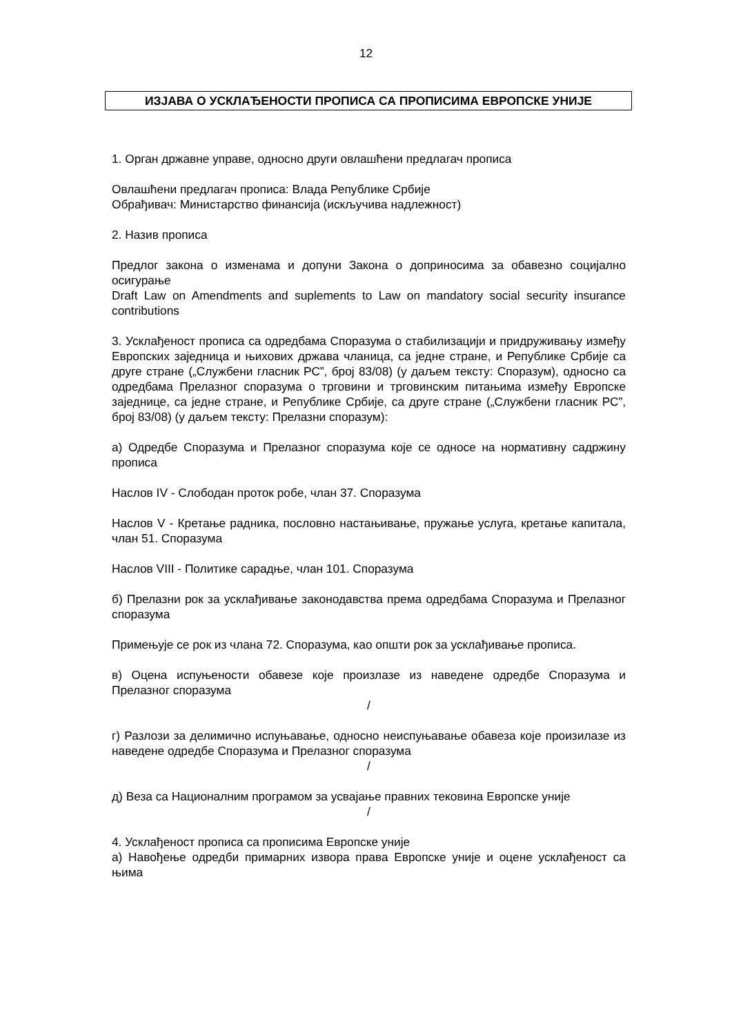12
ИЗЈАВА О УСКЛАЂЕНОСТИ ПРОПИСА СА ПРОПИСИМА ЕВРОПСКЕ УНИЈЕ
1. Орган државне управе, односно други овлашћени предлагач прописа
Овлашћени предлагач прописа: Влада Републике Србије
Обрађивач: Министарство финансија (искључива надлежност)
2. Назив прописа
Предлог закона о изменама и допуни Закона о доприносима за обавезно социјално осигурање
Draft Law on Amendments and suplements to Law on mandatory social security insurance contributions
3. Усклађеност прописа са одредбама Споразума о стабилизацији и придруживању између Европских заједница и њихових држава чланица, са једне стране, и Републике Србије са друге стране („Службени гласник РС”, број 83/08) (у даљем тексту: Споразум), односно са одредбама Прелазног споразума о трговини и трговинским питањима између Европске заједнице, са једне стране, и Републике Србије, са друге стране („Службени гласник РС”, број 83/08) (у даљем тексту: Прелазни споразум):
а) Одредбе Споразума и Прелазног споразума које се односе на нормативну садржину прописа
Наслов IV - Слободан проток робе, члан 37. Споразума
Наслов V - Кретање радника, пословно настањивање, пружање услуга, кретање капитала, члан 51. Споразума
Наслов VIII - Политике сарадње, члан 101. Споразума
б) Прелазни рок за усклађивање законодавства према одредбама Споразума и Прелазног споразума
Примењује се рок из члана 72. Споразума, као општи рок за усклађивање прописа.
в) Оцена испуњености обавезе које произлазе из наведене одредбе Споразума и Прелазног споразума
/
г) Разлози за делимично испуњавање, односно неиспуњавање обавеза које произилазе из наведене одредбе Споразума и Прелазног споразума
/
д) Веза са Националним програмом за усвајање правних тековина Европске уније
/
4. Усклађеност прописа са прописима Европске уније
а) Навођење одредби примарних извора права Европске уније и оцене усклађеност са њима